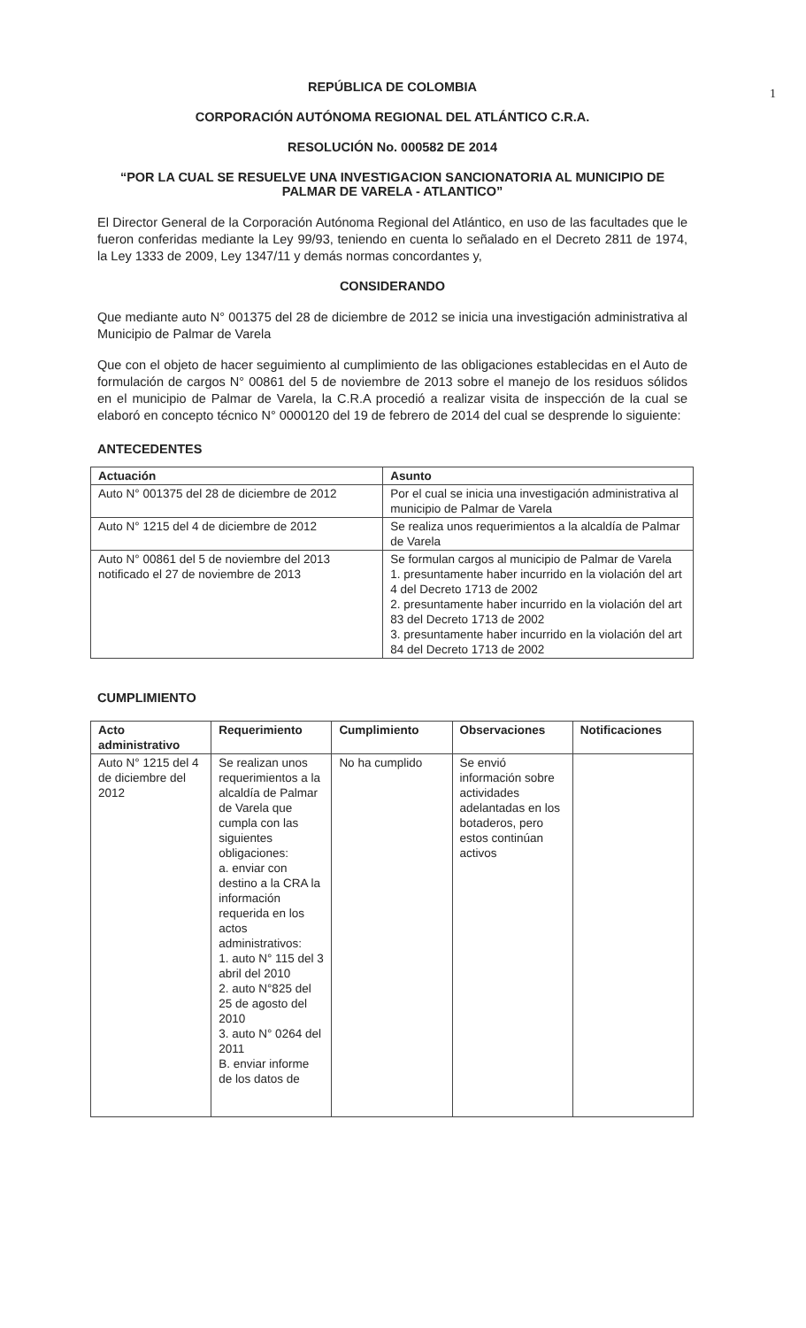REPÚBLICA DE COLOMBIA
1
CORPORACIÓN AUTÓNOMA REGIONAL DEL ATLÁNTICO C.R.A.
RESOLUCIÓN No. 000582 DE 2014
“POR LA CUAL SE RESUELVE UNA INVESTIGACION SANCIONATORIA AL MUNICIPIO DE PALMAR DE VARELA - ATLANTICO”
El Director General de la Corporación Autónoma Regional del Atlántico, en uso de las facultades que le fueron conferidas mediante la Ley 99/93, teniendo en cuenta lo señalado en el Decreto 2811 de 1974, la Ley 1333 de 2009, Ley 1347/11 y demás normas concordantes y,
CONSIDERANDO
Que mediante auto N° 001375 del 28 de diciembre de 2012 se inicia una investigación administrativa al Municipio de Palmar de Varela
Que con el objeto de hacer seguimiento al cumplimiento de las obligaciones establecidas en el Auto de formulación de cargos N° 00861 del 5 de noviembre de 2013 sobre el manejo de los residuos sólidos en el municipio de Palmar de Varela, la C.R.A procedió a realizar visita de inspección de la cual se elaboró en concepto técnico N° 0000120 del 19 de febrero de 2014 del cual se desprende lo siguiente:
ANTECEDENTES
| Actuación | Asunto |
| --- | --- |
| Auto N° 001375 del 28 de diciembre de 2012 | Por el cual se inicia una investigación administrativa al municipio de Palmar de Varela |
| Auto N° 1215 del 4 de diciembre de 2012 | Se realiza unos requerimientos a la alcaldía de Palmar de Varela |
| Auto N° 00861 del 5 de noviembre del 2013 notificado el 27 de noviembre de 2013 | Se formulan cargos al municipio de Palmar de Varela 1. presuntamente haber incurrido en la violación del art 4 del Decreto 1713 de 2002 2. presuntamente haber incurrido en la violación del art 83 del Decreto 1713 de 2002 3. presuntamente haber incurrido en la violación del art 84 del Decreto 1713 de 2002 |
CUMPLIMIENTO
| Acto administrativo | Requerimiento | Cumplimiento | Observaciones | Notificaciones |
| --- | --- | --- | --- | --- |
| Auto N° 1215 del 4 de diciembre del 2012 | Se realizan unos requerimientos a la alcaldía de Palmar de Varela que cumpla con las siguientes obligaciones: a. enviar con destino a la CRA la información requerida en los actos administrativos: 1. auto N° 115 del 3 abril del 2010 2. auto N°825 del 25 de agosto del 2010 3. auto N° 0264 del 2011 B. enviar informe de los datos de | No ha cumplido | Se envió información sobre actividades adelantadas en los botaderos, pero estos continúan activos | |